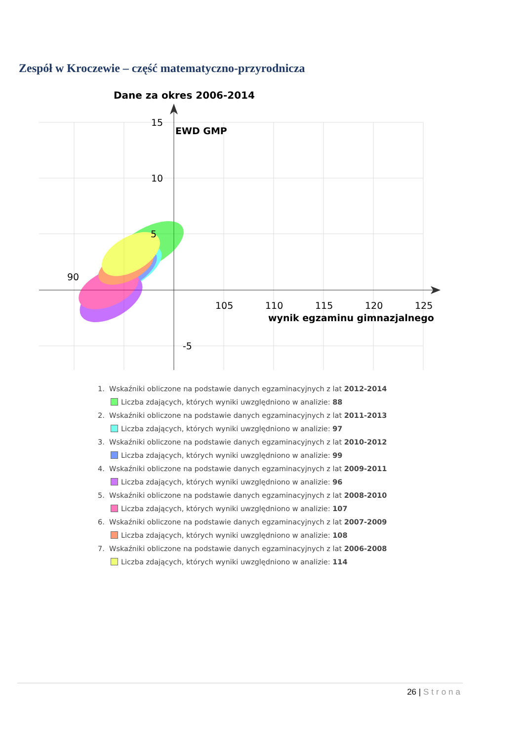Zespół w Kroczewie – część matematyczno-przyrodnicza
Dane za okres 2006-2014
15
10
5
-5
90
105
110
115
120
125
EWD GMP
wynik egzaminu gimnazjalnego
1. Wskaźniki obliczone na podstawie danych egzaminacyjnych z lat 2012-2014
Liczba zdających, których wyniki uwzględniono w analizie: 88
2. Wskaźniki obliczone na podstawie danych egzaminacyjnych z lat 2011-2013
Liczba zdających, których wyniki uwzględniono w analizie: 97
3. Wskaźniki obliczone na podstawie danych egzaminacyjnych z lat 2010-2012
Liczba zdających, których wyniki uwzględniono w analizie: 99
4. Wskaźniki obliczone na podstawie danych egzaminacyjnych z lat 2009-2011
Liczba zdających, których wyniki uwzględniono w analizie: 96
5. Wskaźniki obliczone na podstawie danych egzaminacyjnych z lat 2008-2010
Liczba zdających, których wyniki uwzględniono w analizie: 107
6. Wskaźniki obliczone na podstawie danych egzaminacyjnych z lat 2007-2009
Liczba zdających, których wyniki uwzględniono w analizie: 108
7. Wskaźniki obliczone na podstawie danych egzaminacyjnych z lat 2006-2008
Liczba zdających, których wyniki uwzględniono w analizie: 114
26 | Strona